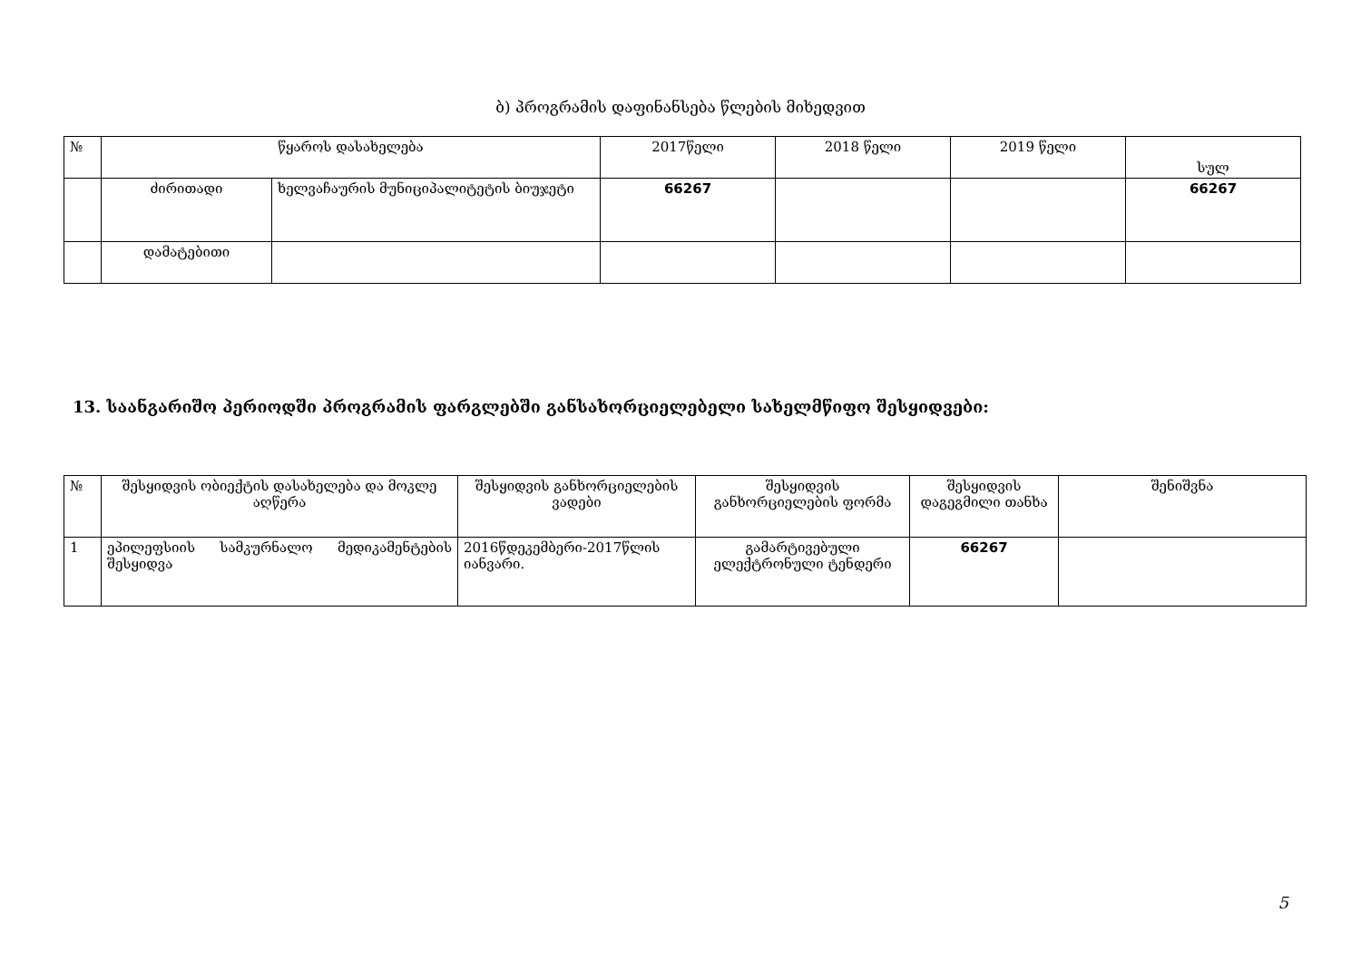ბ) პროგრამის დაფინანსება წლების მიხედვით
| № | წყაროს დასახელება | | 2017წელი | 2018 წელი | 2019 წელი | სულ |
| --- | --- | --- | --- | --- | --- | --- |
| | ძირითადი | ხელვაჩაურის მუნიციპალიტეტის ბიუჯეტი | 66267 | | | 66267 |
| | დამატებითი | | | | | |
13. საანგარიშო პერიოდში პროგრამის ფარგლებში განსახორციელებელი სახელმწიფო შესყიდვები:
| № | შესყიდვის ობიექტის დასახელება და მოკლე აღწერა | შესყიდვის განხორციელების ვადები | შესყიდვის განხორციელების ფორმა | შესყიდვის დაგეგმილი თანხა | შენიშვნა |
| --- | --- | --- | --- | --- | --- |
| 1 | ეპილეფსიის სამკურნალო მედიკამენტების შესყიდვა | 2016წდეკემბერი-2017წლის იანვარი. | გამარტივებული ელექტრონული ტენდერი | 66267 | |
5